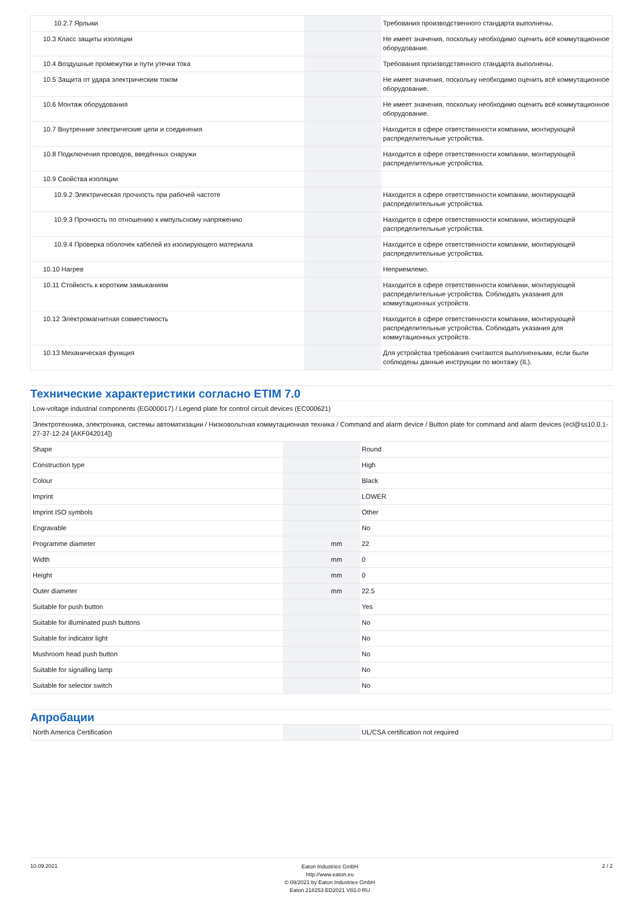| 10.2.7 Ярлыки | | | Требования производственного стандарта выполнены. |
| 10.3 Класс защиты изоляции | | | Не имеет значения, поскольку необходимо оценить всё коммутационное оборудование. |
| 10.4 Воздушные промежутки и пути утечки тока | | | Требования производственного стандарта выполнены. |
| 10.5 Защита от удара электрическим током | | | Не имеет значения, поскольку необходимо оценить всё коммутационное оборудование. |
| 10.6 Монтаж оборудования | | | Не имеет значения, поскольку необходимо оценить всё коммутационное оборудование. |
| 10.7 Внутренние электрические цепи и соединения | | | Находится в сфере ответственности компании, монтирующей распределительные устройства. |
| 10.8 Подключения проводов, введённых снаружи | | | Находится в сфере ответственности компании, монтирующей распределительные устройства. |
| 10.9 Свойства изоляции | | | |
| 10.9.2 Электрическая прочность при рабочей частоте | | | Находится в сфере ответственности компании, монтирующей распределительные устройства. |
| 10.9.3 Прочность по отношению к импульсному напряжению | | | Находится в сфере ответственности компании, монтирующей распределительные устройства. |
| 10.9.4 Проверка оболочек кабелей из изолирующего материала | | | Находится в сфере ответственности компании, монтирующей распределительные устройства. |
| 10.10 Нагрев | | | Неприемлемо. |
| 10.11 Стойкость к коротким замыканиям | | | Находится в сфере ответственности компании, монтирующей распределительные устройства. Соблюдать указания для коммутационных устройств. |
| 10.12 Электромагнитная совместимость | | | Находится в сфере ответственности компании, монтирующей распределительные устройства. Соблюдать указания для коммутационных устройств. |
| 10.13 Механическая функция | | | Для устройства требования считаются выполненными, если были соблюдены данные инструкции по монтажу (IL). |
Технические характеристики согласно ETIM 7.0
| Low-voltage industrial components (EG000017) / Legend plate for control circuit devices (EC000621) | | | |
| Электротехника, электроника, системы автоматизации / Низковольтная коммутационная техника / Command and alarm device / Button plate for command and alarm devices (ecl@ss10.0.1-27-37-12-24 [AKF042014]) | | | |
| Shape | | | Round |
| Construction type | | | High |
| Colour | | | Black |
| Imprint | | | LOWER |
| Imprint ISO symbols | | | Other |
| Engravable | | | No |
| Programme diameter | | mm | 22 |
| Width | | mm | 0 |
| Height | | mm | 0 |
| Outer diameter | | mm | 22.5 |
| Suitable for push button | | | Yes |
| Suitable for illuminated push buttons | | | No |
| Suitable for indicator light | | | No |
| Mushroom head push button | | | No |
| Suitable for signalling lamp | | | No |
| Suitable for selector switch | | | No |
Апробации
| North America Certification | | | UL/CSA certification not required |
10.09.2021
Eaton Industries GmbH
http://www.eaton.eu
© 09/2021 by Eaton Industries GmbH
Eaton 218253 ED2021 V83.0 RU
2 / 2